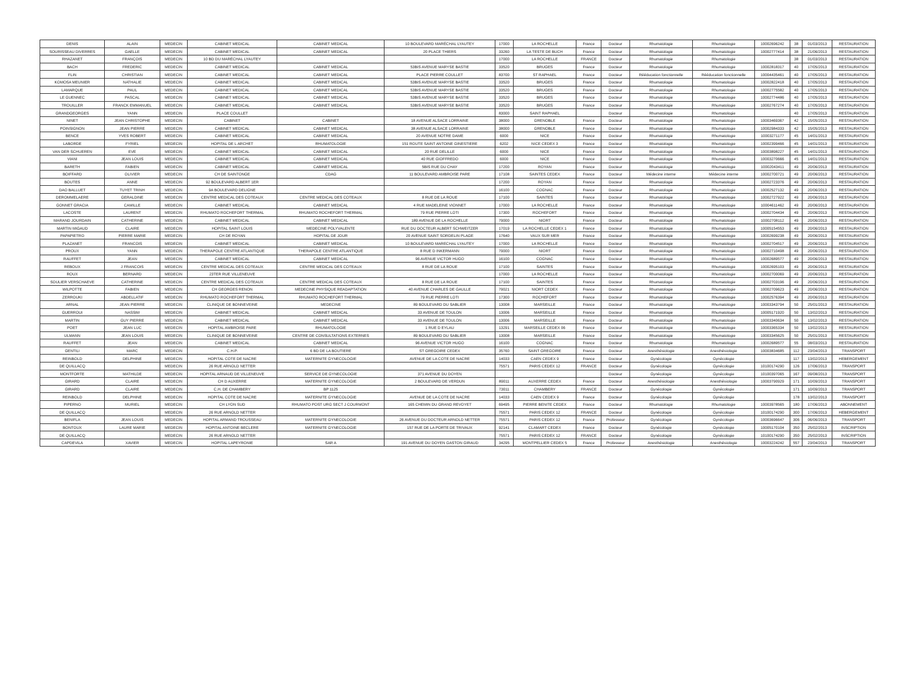| DENIS | ALAIN | MEDECIN | CABINET MEDICAL | CABINET MEDICAL | 10 BOULEVARD MARÉCHAL LYAUTEY | 17000 | LA ROCHELLE | France | Docteur | Rhumatologie | Rhumatologie | 10002696242 | 38 | 01/03/2013 | RESTAURATION |
| SOURISSEAU DIVERRES | GAELLE | MEDECIN | CABINET MEDICAL | CABINET MEDICAL | 20 PLACE THIERS | 33260 | LA TESTE DE BUCH | France | Docteur | Rhumatologie | Rhumatologie | 10002777414 | 38 | 21/06/2013 | RESTAURATION |
| RHAZANET | FRANÇOIS | MEDECIN | 10 BD DU MARÉCHAL LYAUTEY | | | 17000 | LA ROCHELLE | FRANCE | Docteur | Rhumatologie | Rhumatologie | | 38 | 01/03/2013 | RESTAURATION |
| BACH | FREDERIC | MEDECIN | CABINET MEDICAL | CABINET MEDICAL | 53BIS AVENUE MARYSE BASTIE | 33520 | BRUGES | France | Docteur | Rhumatologie | Rhumatologie | 10002818317 | 40 | 17/05/2013 | RESTAURATION |
| FLIN | CHRISTIAN | MEDECIN | CABINET MEDICAL | CABINET MEDICAL | PLACE PIERRE COULLET | 83700 | ST RAPHAEL | France | Docteur | Rééducation fonctionnelle | Rééducation fonctionnelle | 10004435461 | 40 | 17/05/2013 | RESTAURATION |
| KOMOSA MEUNIER | NATHALIE | MEDECIN | CABINET MEDICAL | CABINET MEDICAL | 53BIS AVENUE MARYSE BASTIE | 33520 | BRUGES | France | Docteur | Rhumatologie | Rhumatologie | 10002822418 | 40 | 17/05/2013 | RESTAURATION |
| LAMARQUE | PAUL | MEDECIN | CABINET MEDICAL | CABINET MEDICAL | 53BIS AVENUE MARYSE BASTIE | 33520 | BRUGES | France | Docteur | Rhumatologie | Rhumatologie | 10002775582 | 40 | 17/05/2013 | RESTAURATION |
| LE GUENNEC | PASCAL | MEDECIN | CABINET MEDICAL | CABINET MEDICAL | 53BIS AVENUE MARYSE BASTIE | 33520 | BRUGES | France | Docteur | Rhumatologie | Rhumatologie | 10002774486 | 40 | 17/05/2013 | RESTAURATION |
| TROUILLER | FRANCK EMMANUEL | MEDECIN | CABINET MEDICAL | CABINET MEDICAL | 53BIS AVENUE MARYSE BASTIE | 33520 | BRUGES | France | Docteur | Rhumatologie | Rhumatologie | 10002767274 | 40 | 17/05/2013 | RESTAURATION |
| GRANDGEORGES | YANN | MEDECIN | PLACE COULLET | | | 83000 | SAINT RAPHAEL | | Docteur | Rhumatologie | Rhumatologie | | 40 | 17/05/2013 | RESTAURATION |
| NINET | JEAN CHRISTOPHE | MEDECIN | CABINET | CABINET | 18 AVENUE ALSACE LORRAINE | 38000 | GRENOBLE | France | Docteur | Rhumatologie | Rhumatologie | 10003469367 | 42 | 15/05/2013 | RESTAURATION |
| POINSIGNON | JEAN PIERRE | MEDECIN | CABINET MEDICAL | CABINET MEDICAL | 38 AVENUE ALSACE LORRAINE | 38000 | GRENOBLE | France | Docteur | Rhumatologie | Rhumatologie | 10002984333 | 42 | 15/05/2013 | RESTAURATION |
| BENCE | YVES ROBERT | MEDECIN | CABINET MEDICAL | CABINET MEDICAL | 20 AVENUE NOTRE DAME | 6000 | NICE | France | Docteur | Rhumatologie | Rhumatologie | 10003271177 | 45 | 14/01/2013 | RESTAURATION |
| LABORDE | FYRIEL | MEDECIN | HOPITAL DE L ARCHET | RHUMATOLOGIE | 151 ROUTE SAINT ANTOINE GINESTIERE | 6202 | NICE CEDEX 3 | France | Docteur | Rhumatologie | Rhumatologie | 10002399466 | 45 | 14/01/2013 | RESTAURATION |
| VAN DER SCHUEREN | EVE | MEDECIN | CABINET MEDICAL | CABINET MEDICAL | 20 RUE DELILLE | 6000 | NICE | France | Docteur | Rhumatologie | Rhumatologie | 10003898227 | 45 | 14/01/2013 | RESTAURATION |
| VIANI | JEAN LOUIS | MEDECIN | CABINET MEDICAL | CABINET MEDICAL | 40 RUE GIOFFREDO | 6000 | NICE | France | Docteur | Rhumatologie | Rhumatologie | 10003270666 | 45 | 14/01/2013 | RESTAURATION |
| BARETH | FABIEN | MEDECIN | CABINET MEDICAL | CABINET MEDICAL | 5BIS RUE DU CHAY | 17200 | ROYAN | France | Docteur | Rhumatologie | Rhumatologie | 10002043411 | 49 | 20/06/2013 | RESTAURATION |
| BOIFFARD | OLIVIER | MEDECIN | CH DE SAINTONGE | CDAG | 11 BOULEVARD AMBROISE PARE | 17108 | SAINTES CEDEX | France | Docteur | Médecine interne | Médecine interne | 10002700721 | 49 | 20/06/2013 | RESTAURATION |
| BOUTES | ANNE | MEDECIN | 92 BOULEVARD ALBERT 1ER | | | 17200 | ROYAN | France | Docteur | Rhumatologie | Rhumatologie | 10002723376 | 49 | 20/06/2013 | RESTAURATION |
| DAO BALLUET | TUYET TRINH | MEDECIN | 9A BOULEVARD DELIGNE | | | 16100 | COGNAC | France | Docteur | Rhumatologie | Rhumatologie | 10002527132 | 49 | 20/06/2013 | RESTAURATION |
| DEROMMELAERE | GERALDINE | MEDECIN | CENTRE MEDICAL DES COTEAUX | CENTRE MEDICAL DES COTEAUX | 8 RUE DE LA ROUE | 17100 | SAINTES | France | Docteur | Rhumatologie | Rhumatologie | 10002727922 | 49 | 20/06/2013 | RESTAURATION |
| GONNET GRACIA | CAMILLE | MEDECIN | CABINET MEDICAL | CABINET MEDICAL | 4 RUE MADELEINE VIONNET | 17000 | LA ROCHELLE | France | Docteur | Rhumatologie | Rhumatologie | 10004611462 | 49 | 20/06/2013 | RESTAURATION |
| LACOSTE | LAURENT | MEDECIN | RHUMATO ROCHEFORT THERMAL | RHUMATO ROCHEFORT THERMAL | 79 RUE PIERRE LOTI | 17300 | ROCHEFORT | France | Docteur | Rhumatologie | Rhumatologie | 10002704434 | 49 | 20/06/2013 | RESTAURATION |
| MARAND JOURDAIN | CATHERINE | MEDECIN | CABINET MEDICAL | CABINET MEDICAL | 189 AVENUE DE LA ROCHELLE | 79000 | NIORT | France | Docteur | Rhumatologie | Rhumatologie | 10002708112 | 49 | 20/06/2013 | RESTAURATION |
| MARTIN MIGAUD | CLAIRE | MEDECIN | HOPITAL SAINT LOUIS | MEDECINE POLYVALENTE | RUE DU DOCTEUR ALBERT SCHWEITZER | 17019 | LA ROCHELLE CEDEX 1 | France | Docteur | Rhumatologie | Rhumatologie | 10005154553 | 49 | 20/06/2013 | RESTAURATION |
| PAPAPIETRO | PIERRE MARIE | MEDECIN | CH DE ROYAN | HOPITAL DE JOUR | 20 AVENUE SAINT SORDELIN PLAGE | 17640 | VAUX SUR MER | France | Docteur | Rhumatologie | Rhumatologie | 10002699238 | 49 | 20/06/2013 | RESTAURATION |
| PLAZANET | FRANCOIS | MEDECIN | CABINET MEDICAL | CABINET MEDICAL | 10 BOULEVARD MARECHAL LYAUTEY | 17000 | LA ROCHELLE | France | Docteur | Rhumatologie | Rhumatologie | 10002704517 | 49 | 20/06/2013 | RESTAURATION |
| PROUX | YANN | MEDECIN | THERAPOLE CENTRE ATLANTIQUE | THERAPOLE CENTRE ATLANTIQUE | 8 RUE D INKERMANN | 79000 | NIORT | France | Docteur | Rhumatologie | Rhumatologie | 10002710498 | 49 | 20/06/2013 | RESTAURATION |
| RAUFFET | JEAN | MEDECIN | CABINET MEDICAL | CABINET MEDICAL | 96 AVENUE VICTOR HUGO | 16100 | COGNAC | France | Docteur | Rhumatologie | Rhumatologie | 10002689577 | 49 | 20/06/2013 | RESTAURATION |
| REBOUX | J FRANCOIS | MEDECIN | CENTRE MEDICAL DES COTEAUX | CENTRE MEDICAL DES COTEAUX | 8 RUE DE LA ROUE | 17100 | SAINTES | France | Docteur | Rhumatologie | Rhumatologie | 10002695103 | 49 | 20/06/2013 | RESTAURATION |
| ROUX | BERNARD | MEDECIN | 23TER RUE VILLENEUVE | | | 17000 | LA ROCHELLE | France | Docteur | Rhumatologie | Rhumatologie | 10002700069 | 49 | 20/06/2013 | RESTAURATION |
| SOULIER VERSCHAEVE | CATHERINE | MEDECIN | CENTRE MEDICAL DES COTEAUX | CENTRE MEDICAL DES COTEAUX | 8 RUE DE LA ROUE | 17100 | SAINTES | France | Docteur | Rhumatologie | Rhumatologie | 10002703196 | 49 | 20/06/2013 | RESTAURATION |
| WILPOTTE | FABIEN | MEDECIN | CH GEORGES RENON | MEDECINE PHYSIQUE READAPTATION | 40 AVENUE CHARLES DE GAULLE | 79021 | NIORT CEDEX | France | Docteur | Rhumatologie | Rhumatologie | 10002709623 | 49 | 20/06/2013 | RESTAURATION |
| ZERROUKI | ABDELLATIF | MEDECIN | RHUMATO ROCHEFORT THERMAL | RHUMATO ROCHEFORT THERMAL | 79 RUE PIERRE LOTI | 17300 | ROCHEFORT | France | Docteur | Rhumatologie | Rhumatologie | 10002576394 | 49 | 20/06/2013 | RESTAURATION |
| ARNAL | JEAN PIERRE | MEDECIN | CLINIQUE DE BONNEVEINE | MEDECINE | 89 BOULEVARD DU SABLIER | 13008 | MARSEILLE | France | Docteur | Rhumatologie | Rhumatologie | 10003343794 | 50 | 25/01/2013 | RESTAURATION |
| GUERROUI | NASSIM | MEDECIN | CABINET MEDICAL | CABINET MEDICAL | 33 AVENUE DE TOULON | 13006 | MARSEILLE | France | Docteur | Rhumatologie | Rhumatologie | 10005171920 | 50 | 13/02/2013 | RESTAURATION |
| MARTIN | GUY PIERRE | MEDECIN | CABINET MEDICAL | CABINET MEDICAL | 33 AVENUE DE TOULON | 13006 | MARSEILLE | France | Docteur | Rhumatologie | Rhumatologie | 10003340634 | 50 | 13/02/2013 | RESTAURATION |
| POET | JEAN LUC | MEDECIN | HOPITAL AMBROISE PARE | RHUMATOLOGIE | 1 RUE D EYLAU | 13291 | MARSEILLE CEDEX 06 | France | Docteur | Rhumatologie | Rhumatologie | 10003365334 | 50 | 13/02/2013 | RESTAURATION |
| ULMANN | JEAN LOUIS | MEDECIN | CLINIQUE DE BONNEVEINE | CENTRE DE CONSULTATIONS EXTERNES | 89 BOULEVARD DU SABLIER | 13008 | MARSEILLE | France | Docteur | Rhumatologie | Rhumatologie | 10003345625 | 50 | 25/01/2013 | RESTAURATION |
| RAUFFET | JEAN | MEDECIN | CABINET MEDICAL | CABINET MEDICAL | 96 AVENUE VICTOR HUGO | 16100 | COGNAC | France | Docteur | Rhumatologie | Rhumatologie | 10002689577 | 55 | 08/03/2013 | RESTAURATION |
| GENTILI | MARC | MEDECIN | C.H.P. | 6 BD DE LA BOUTIERE | ST GREGOIRE CEDEX | 35760 | SAINT GREGOIRE | France | Docteur | Anesthésiologie | Anesthésiologie | 10003834685 | 112 | 23/04/2013 | TRANSPORT |
| REINBOLD | DELPHINE | MEDECIN | HOPITAL COTE DE NACRE | MATERNITE GYNECOLOGIE | AVENUE DE LA COTE DE NACRE | 14033 | CAEN CEDEX 9 | France | Docteur | Gynécologie | Gynécologie | | 117 | 13/02/2013 | HEBERGEMENT |
| DE QUILLACQ | | MEDECIN | 26 RUE ARNOLD NETTER | | | 75571 | PARIS CEDEX 12 | FRANCE | Docteur | Gynécologie | Gynécologie | 10100174290 | 126 | 17/06/2013 | TRANSPORT |
| MONTFORTE | MATHILDE | MEDECIN | HOPITAL ARNAUD DE VILLENEUVE | SERVICE DE GYNECOLOGIE | 371 AVENUE DU DOYEN | | | | Docteur | Gynécologie | Gynécologie | 10100397065 | 167 | 09/08/2013 | TRANSPORT |
| GIRARD | CLAIRE | MEDECIN | CH D AUXERRE | MATERNITE GYNECOLOGIE | 2 BOULEVARD DE VERDUN | 89011 | AUXERRE CEDEX | France | Docteur | Anesthésiologie | Anesthésiologie | 10003790929 | 171 | 10/09/2013 | TRANSPORT |
| GIRARD | CLAIRE | MEDECIN | C.H. DE CHAMBERY | BP 1125 | | 73011 | CHAMBERY | FRANCE | Docteur | Gynécologie | Gynécologie | | 171 | 10/09/2013 | TRANSPORT |
| REINBOLD | DELPHINE | MEDECIN | HOPITAL COTE DE NACRE | MATERNITE GYNECOLOGIE | AVENUE DE LA COTE DE NACRE | 14033 | CAEN CEDEX 9 | France | Docteur | Gynécologie | Gynécologie | | 178 | 13/02/2013 | TRANSPORT |
| PIPERNO | MURIEL | MEDECIN | CH LYON SUD | RHUMATO POST URG SECT J COURMONT | 165 CHEMIN DU GRAND REVOYET | 69495 | PIERRE BENITE CEDEX | France | Docteur | Rhumatologie | Rhumatologie | 10003978565 | 180 | 17/06/2013 | ABONNEMENT |
| DE QUILLACQ | | MEDECIN | 26 RUE ARNOLD NETTER | | | 75571 | PARIS CEDEX 12 | FRANCE | Docteur | Gynécologie | Gynécologie | 10100174290 | 300 | 17/06/2013 | HEBERGEMENT |
| BENIFLA | JEAN LOUIS | MEDECIN | HOPITAL ARMAND TROUSSEAU | MATERNITE GYNECOLOGIE | 26 AVENUE DU DOCTEUR ARNOLD NETTER | 75571 | PARIS CEDEX 12 | France | Professeur | Gynécologie | Gynécologie | 10003696647 | 306 | 06/06/2013 | TRANSPORT |
| BONTOUX | LAURE MARIE | MEDECIN | HOPITAL ANTOINE BECLERE | MATERNITE GYNECOLOGIE | 157 RUE DE LA PORTE DE TRIVAUX | 92141 | CLAMART CEDEX | France | Docteur | Gynécologie | Gynécologie | 10005170104 | 350 | 25/02/2013 | INSCRIPTION |
| DE QUILLACQ | | MEDECIN | 26 RUE ARNOLD NETTER | | | 75571 | PARIS CEDEX 12 | FRANCE | Docteur | Gynécologie | Gynécologie | 10100174290 | 350 | 25/02/2013 | INSCRIPTION |
| CAPDEVILA | XAVIER | MEDECIN | HOPITAL LAPEYRONIE | SAR A | 191 AVENUE DU DOYEN GASTON GIRAUD | 34295 | MONTPELLIER CEDEX 5 | France | Professeur | Anesthésiologie | Anesthésiologie | 10003224242 | 557 | 23/04/2013 | TRANSPORT |